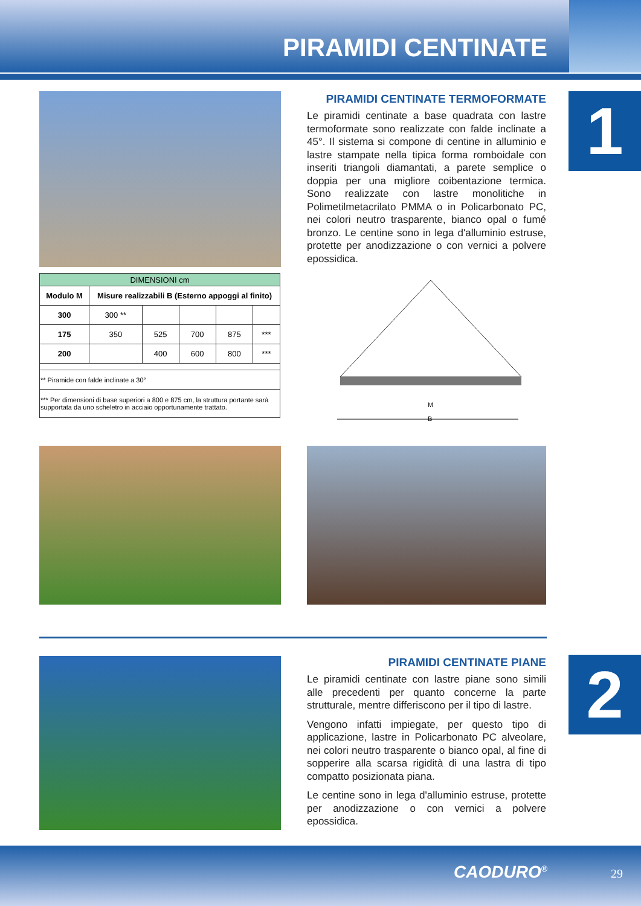PIRAMIDI CENTINATE
1
| DIMENSIONI cm | | | | | |
| --- | --- | --- | --- | --- | --- |
| Modulo M | Misure realizzabili B (Esterno appoggi al finito) | | | | |
| 300 | 300 ** | | | | |
| 175 | 350 | 525 | 700 | 875 | *** |
| 200 | | 400 | 600 | 800 | *** |
| ** Piramide con falde inclinate a 30° | | | | | |
| *** Per dimensioni di base superiori a 800 e 875 cm, la struttura portante sarà supportata da uno scheletro in acciaio opportunamente trattato. | | | | | |
PIRAMIDI CENTINATE TERMOFORMATE
Le piramidi centinate a base quadrata con lastre termoformate sono realizzate con falde inclinate a 45°. Il sistema si compone di centine in alluminio e lastre stampate nella tipica forma romboidale con inseriti triangoli diamantati, a parete semplice o doppia per una migliore coibentazione termica. Sono realizzate con lastre monolitiche in Polimetilmetacrilato PMMA o in Policarbonato PC, nei colori neutro trasparente, bianco opal o fumé bronzo. Le centine sono in lega d'alluminio estruse, protette per anodizzazione o con vernici a polvere epossidica.
M
B
2
PIRAMIDI CENTINATE PIANE
Le piramidi centinate con lastre piane sono simili alle precedenti per quanto concerne la parte strutturale, mentre differiscono per il tipo di lastre.
Vengono infatti impiegate, per questo tipo di applicazione, lastre in Policarbonato PC alveolare, nei colori neutro trasparente o bianco opal, al fine di sopperire alla scarsa rigidità di una lastra di tipo compatto posizionata piana.
Le centine sono in lega d'alluminio estruse, protette per anodizzazione o con vernici a polvere epossidica.
CAODURO<sup>®</sup> 29